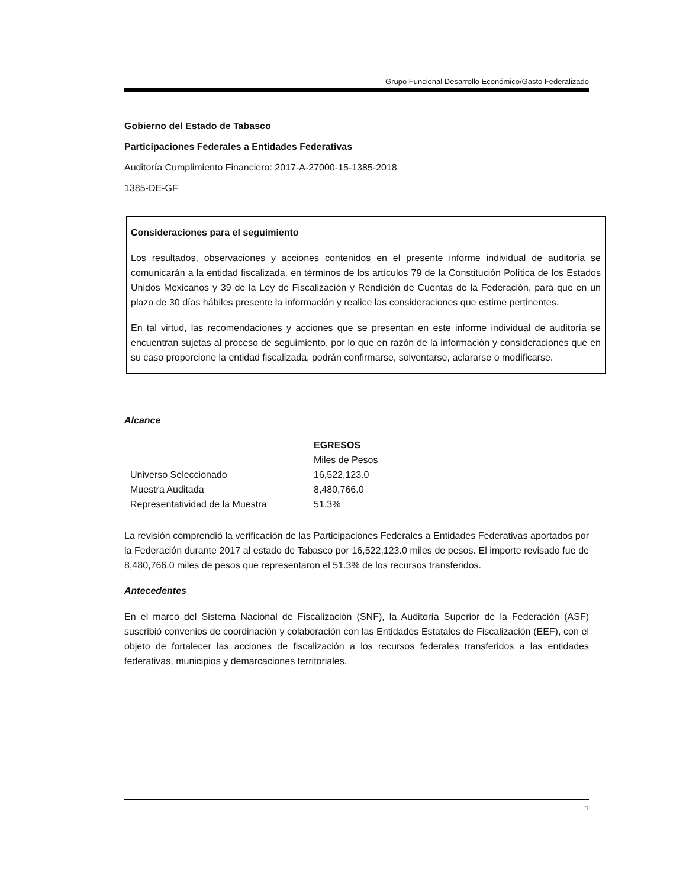Grupo Funcional Desarrollo Económico/Gasto Federalizado
Gobierno del Estado de Tabasco
Participaciones Federales a Entidades Federativas
Auditoría Cumplimiento Financiero: 2017-A-27000-15-1385-2018
1385-DE-GF
Consideraciones para el seguimiento
Los resultados, observaciones y acciones contenidos en el presente informe individual de auditoría se comunicarán a la entidad fiscalizada, en términos de los artículos 79 de la Constitución Política de los Estados Unidos Mexicanos y 39 de la Ley de Fiscalización y Rendición de Cuentas de la Federación, para que en un plazo de 30 días hábiles presente la información y realice las consideraciones que estime pertinentes.
En tal virtud, las recomendaciones y acciones que se presentan en este informe individual de auditoría se encuentran sujetas al proceso de seguimiento, por lo que en razón de la información y consideraciones que en su caso proporcione la entidad fiscalizada, podrán confirmarse, solventarse, aclararse o modificarse.
Alcance
| | EGRESOS |
| --- | --- |
| | Miles de Pesos |
| Universo Seleccionado | 16,522,123.0 |
| Muestra Auditada | 8,480,766.0 |
| Representatividad de la Muestra | 51.3% |
La revisión comprendió la verificación de las Participaciones Federales a Entidades Federativas aportados por la Federación durante 2017 al estado de Tabasco por 16,522,123.0 miles de pesos. El importe revisado fue de 8,480,766.0 miles de pesos que representaron el 51.3% de los recursos transferidos.
Antecedentes
En el marco del Sistema Nacional de Fiscalización (SNF), la Auditoría Superior de la Federación (ASF) suscribió convenios de coordinación y colaboración con las Entidades Estatales de Fiscalización (EEF), con el objeto de fortalecer las acciones de fiscalización a los recursos federales transferidos a las entidades federativas, municipios y demarcaciones territoriales.
1